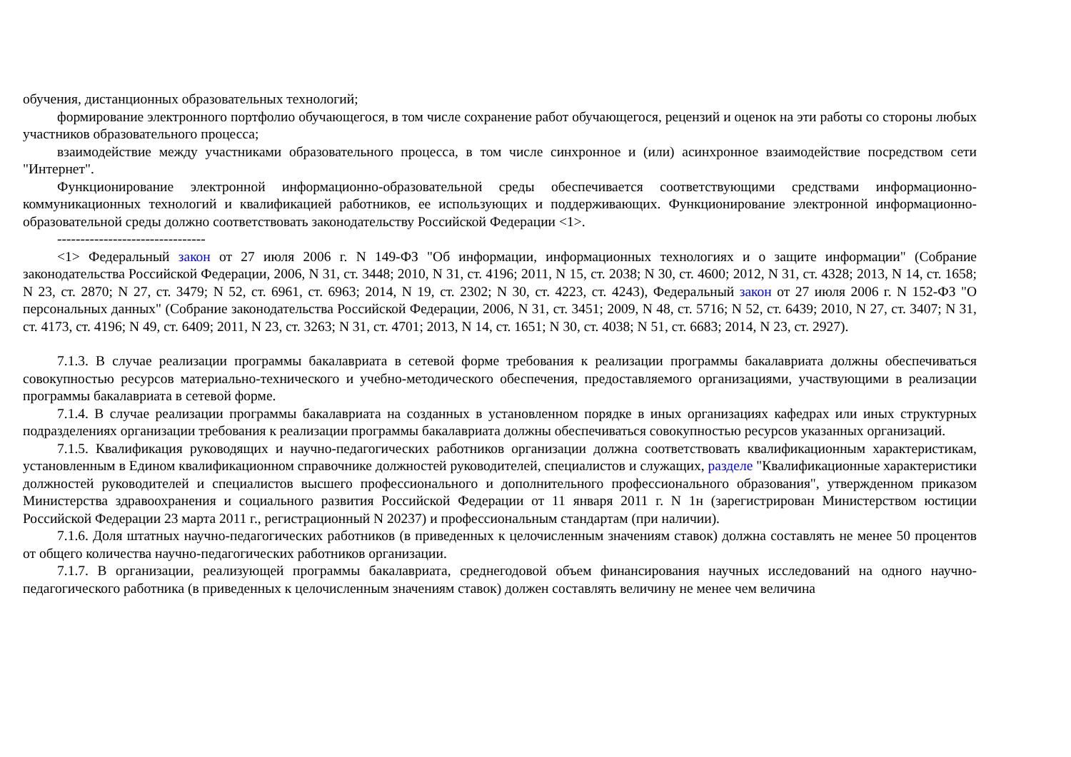обучения, дистанционных образовательных технологий;
формирование электронного портфолио обучающегося, в том числе сохранение работ обучающегося, рецензий и оценок на эти работы со стороны любых участников образовательного процесса;
взаимодействие между участниками образовательного процесса, в том числе синхронное и (или) асинхронное взаимодействие посредством сети "Интернет".
Функционирование электронной информационно-образовательной среды обеспечивается соответствующими средствами информационно-коммуникационных технологий и квалификацией работников, ее использующих и поддерживающих. Функционирование электронной информационно-образовательной среды должно соответствовать законодательству Российской Федерации <1>.
--------------------------------
<1> Федеральный закон от 27 июля 2006 г. N 149-ФЗ "Об информации, информационных технологиях и о защите информации" (Собрание законодательства Российской Федерации, 2006, N 31, ст. 3448; 2010, N 31, ст. 4196; 2011, N 15, ст. 2038; N 30, ст. 4600; 2012, N 31, ст. 4328; 2013, N 14, ст. 1658; N 23, ст. 2870; N 27, ст. 3479; N 52, ст. 6961, ст. 6963; 2014, N 19, ст. 2302; N 30, ст. 4223, ст. 4243), Федеральный закон от 27 июля 2006 г. N 152-ФЗ "О персональных данных" (Собрание законодательства Российской Федерации, 2006, N 31, ст. 3451; 2009, N 48, ст. 5716; N 52, ст. 6439; 2010, N 27, ст. 3407; N 31, ст. 4173, ст. 4196; N 49, ст. 6409; 2011, N 23, ст. 3263; N 31, ст. 4701; 2013, N 14, ст. 1651; N 30, ст. 4038; N 51, ст. 6683; 2014, N 23, ст. 2927).
7.1.3. В случае реализации программы бакалавриата в сетевой форме требования к реализации программы бакалавриата должны обеспечиваться совокупностью ресурсов материально-технического и учебно-методического обеспечения, предоставляемого организациями, участвующими в реализации программы бакалавриата в сетевой форме.
7.1.4. В случае реализации программы бакалавриата на созданных в установленном порядке в иных организациях кафедрах или иных структурных подразделениях организации требования к реализации программы бакалавриата должны обеспечиваться совокупностью ресурсов указанных организаций.
7.1.5. Квалификация руководящих и научно-педагогических работников организации должна соответствовать квалификационным характеристикам, установленным в Едином квалификационном справочнике должностей руководителей, специалистов и служащих, разделе "Квалификационные характеристики должностей руководителей и специалистов высшего профессионального и дополнительного профессионального образования", утвержденном приказом Министерства здравоохранения и социального развития Российской Федерации от 11 января 2011 г. N 1н (зарегистрирован Министерством юстиции Российской Федерации 23 марта 2011 г., регистрационный N 20237) и профессиональным стандартам (при наличии).
7.1.6. Доля штатных научно-педагогических работников (в приведенных к целочисленным значениям ставок) должна составлять не менее 50 процентов от общего количества научно-педагогических работников организации.
7.1.7. В организации, реализующей программы бакалавриата, среднегодовой объем финансирования научных исследований на одного научно-педагогического работника (в приведенных к целочисленным значениям ставок) должен составлять величину не менее чем величина